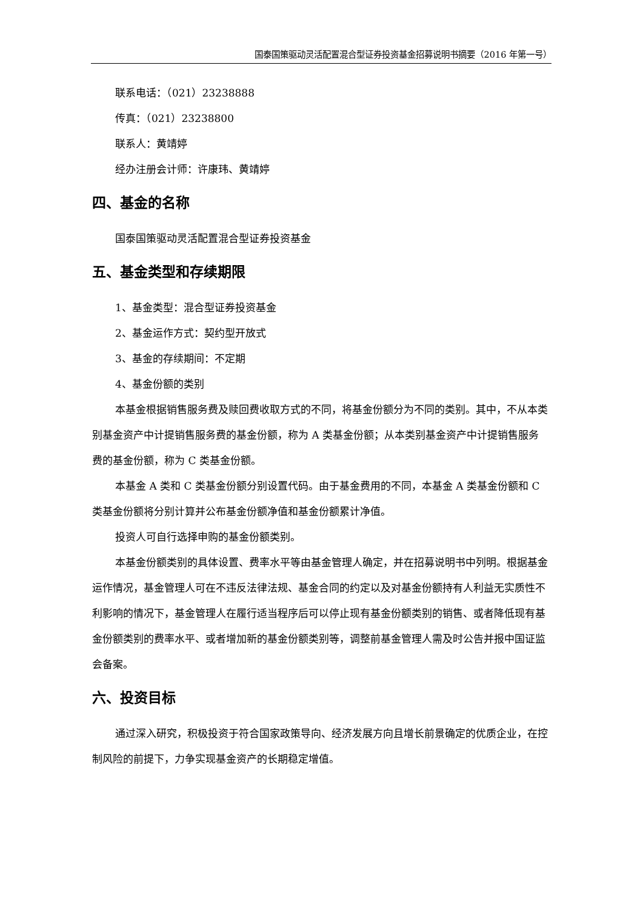国泰国策驱动灵活配置混合型证券投资基金招募说明书摘要（2016 年第一号）
联系电话：（021）23238888
传真：（021）23238800
联系人：黄靖婷
经办注册会计师：许康玮、黄靖婷
四、基金的名称
国泰国策驱动灵活配置混合型证券投资基金
五、基金类型和存续期限
1、基金类型：混合型证券投资基金
2、基金运作方式：契约型开放式
3、基金的存续期间：不定期
4、基金份额的类别
本基金根据销售服务费及赎回费收取方式的不同，将基金份额分为不同的类别。其中，不从本类别基金资产中计提销售服务费的基金份额，称为 A 类基金份额；从本类别基金资产中计提销售服务费的基金份额，称为 C 类基金份额。
本基金 A 类和 C 类基金份额分别设置代码。由于基金费用的不同，本基金 A 类基金份额和 C 类基金份额将分别计算并公布基金份额净值和基金份额累计净值。
投资人可自行选择申购的基金份额类别。
本基金份额类别的具体设置、费率水平等由基金管理人确定，并在招募说明书中列明。根据基金运作情况，基金管理人可在不违反法律法规、基金合同的约定以及对基金份额持有人利益无实质性不利影响的情况下，基金管理人在履行适当程序后可以停止现有基金份额类别的销售、或者降低现有基金份额类别的费率水平、或者增加新的基金份额类别等，调整前基金管理人需及时公告并报中国证监会备案。
六、投资目标
通过深入研究，积极投资于符合国家政策导向、经济发展方向且增长前景确定的优质企业，在控制风险的前提下，力争实现基金资产的长期稳定增值。